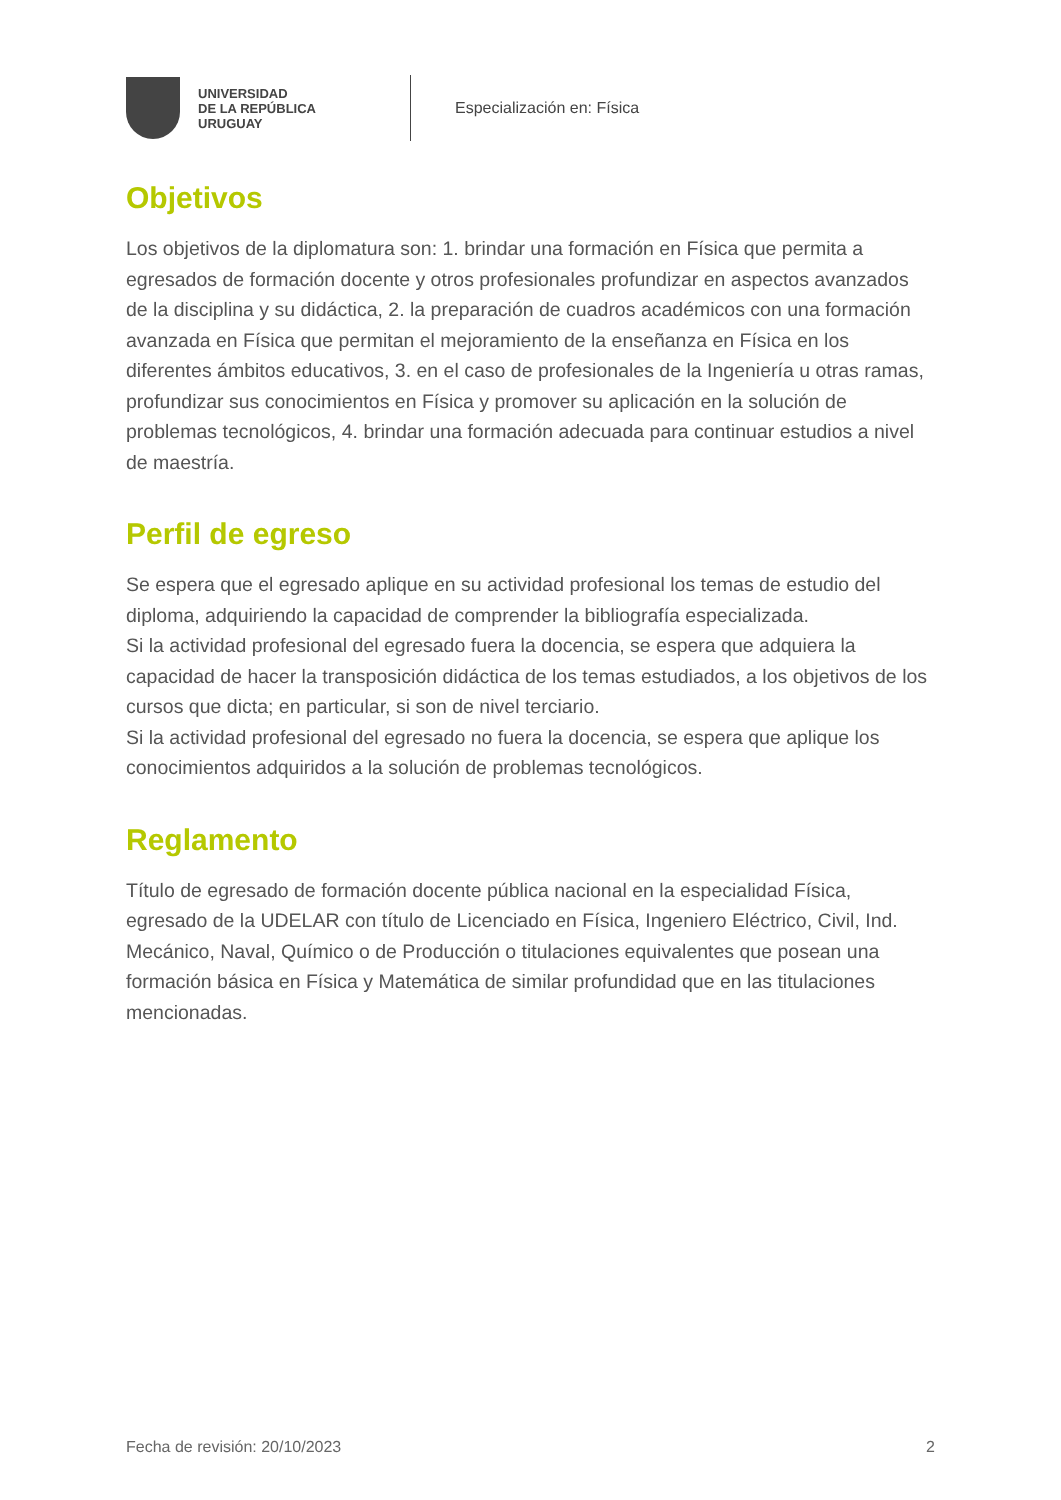UNIVERSIDAD
DE LA REPÚBLICA
URUGUAY
Especialización en: Física
Objetivos
Los objetivos de la diplomatura son: 1. brindar una formación en Física que permita a egresados de formación docente y otros profesionales profundizar en aspectos avanzados de la disciplina y su didáctica, 2. la preparación de cuadros académicos con una formación avanzada en Física que permitan el mejoramiento de la enseñanza en Física en los diferentes ámbitos educativos, 3. en el caso de profesionales de la Ingeniería u otras ramas, profundizar sus conocimientos en Física y promover su aplicación en la solución de problemas tecnológicos, 4. brindar una formación adecuada para continuar estudios a nivel de maestría.
Perfil de egreso
Se espera que el egresado aplique en su actividad profesional los temas de estudio del diploma, adquiriendo la capacidad de comprender la bibliografía especializada.
Si la actividad profesional del egresado fuera la docencia, se espera que adquiera la capacidad de hacer la transposición didáctica de los temas estudiados, a los objetivos de los cursos que dicta; en particular, si son de nivel terciario.
Si la actividad profesional del egresado no fuera la docencia, se espera que aplique los conocimientos adquiridos a la solución de problemas tecnológicos.
Reglamento
Título de egresado de formación docente pública nacional en la especialidad Física, egresado de la UDELAR con título de Licenciado en Física, Ingeniero Eléctrico, Civil, Ind. Mecánico, Naval, Químico o de Producción o titulaciones equivalentes que posean una formación básica en Física y Matemática de similar profundidad que en las titulaciones mencionadas.
Fecha de revisión: 20/10/2023 2